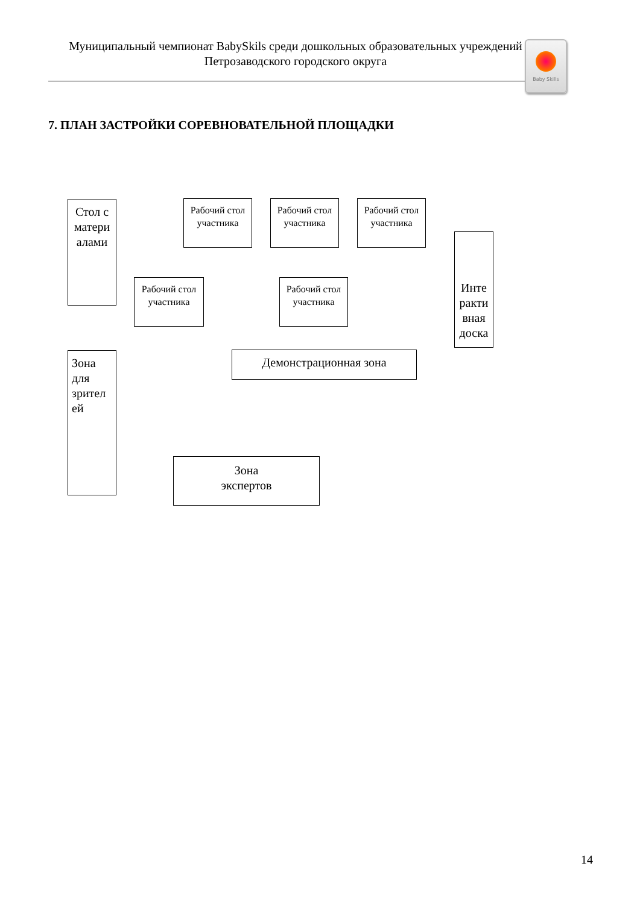Муниципальный чемпионат BabySkils среди дошкольных образовательных учреждений
Петрозаводского городского округа
Baby Skills
7. ПЛАН ЗАСТРОЙКИ СОРЕВНОВАТЕЛЬНОЙ ПЛОЩАДКИ
Стол с матери алами
Рабочий стол участника
Рабочий стол участника
Рабочий стол участника
Инте ракти вная доска
Рабочий стол участника
Рабочий стол участника
Зона для зрител ей
Демонстрационная зона
Зона
экспертов
14